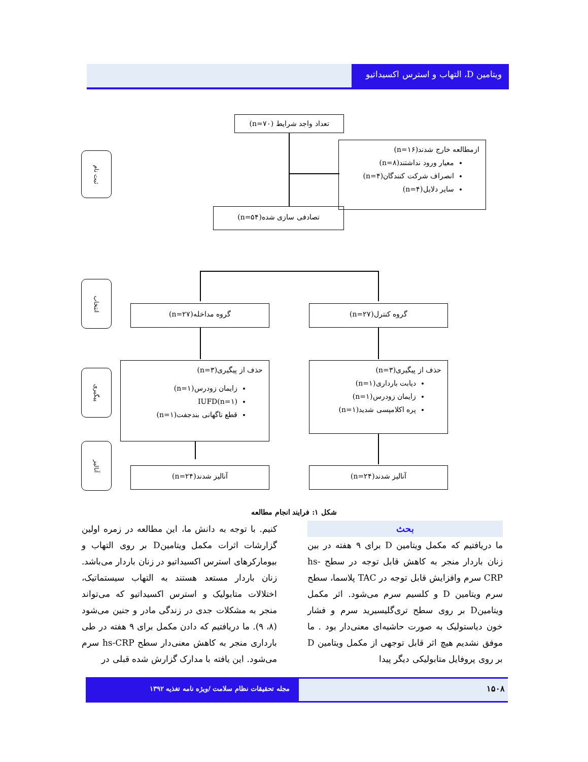ویتامین D، التهاب و استرس اکسیداتیو
ثبت نام
تعداد واجد شرایط (n=۷۰)
ازمطالعه خارج شدند(n=۱۶)
معیار ورود نداشتند(n=۸)
انصراف شرکت کنندگان(n=۴)
سایر دلایل(n=۴)
تصادفی سازی شده(n=۵۴)
انتخاب
گروه کنترل(n=۲۷)
گروه مداخله(n=۲۷)
پیگیری
حذف از پیگیری(n=۳)
دیابت بارداری(n=۱)
زایمان زودرس(n=۱)
پره اکلامپسی شدید(n=۱)
حذف از پیگیری(n=۳)
زایمان زودرس(n=۱)
IUFD(n=۱)
قطع ناگهانی بندجفت(n=۱)
آنالیز
آنالیز شدند(n=۲۴)
آنالیز شدند(n=۲۴)
شکل ۱: فرایند انجام مطالعه
بحث
ما دریافتیم که مکمل ویتامین D برای ۹ هفته در بین زنان باردار منجر به کاهش قابل توجه در سطح hs-CRP سرم وافزایش قابل توجه در TAC پلاسما، سطح سرم ویتامین D و کلسیم سرم می‌شود. اثر مکمل ویتامینD بر روی سطح تری‌گلیسیرید سرم و فشار خون دیاستولیک به صورت حاشیه‌ای معنی‌دار بود . ما موفق نشدیم هیچ اثر قابل توجهی از مکمل ویتامین D بر روی پروفایل متابولیکی دیگر پیدا
کنیم. با توجه به دانش ما، این مطالعه در زمره اولین گزارشات اثرات مکمل ویتامینD بر روی التهاب و بیومارکرهای استرس اکسیداتیو در زنان باردار می‌باشد. زنان باردار مستعد هستند به التهاب سیستماتیک، اختلالات متابولیک و استرس اکسیداتیو که می‌تواند منجر به مشکلات جدی در زندگی مادر و جنین می‌شود (۸، ۹). ما دریافتیم که دادن مکمل برای ۹ هفته در طی بارداری منجر به کاهش معنی‌دار سطح hs-CRP سرم می‌شود. این یافته با مدارک گزارش شده قبلی در
مجله تحقیقات نظام سلامت /ویژه نامه تغذیه ۱۳۹۲
۱۵۰۸